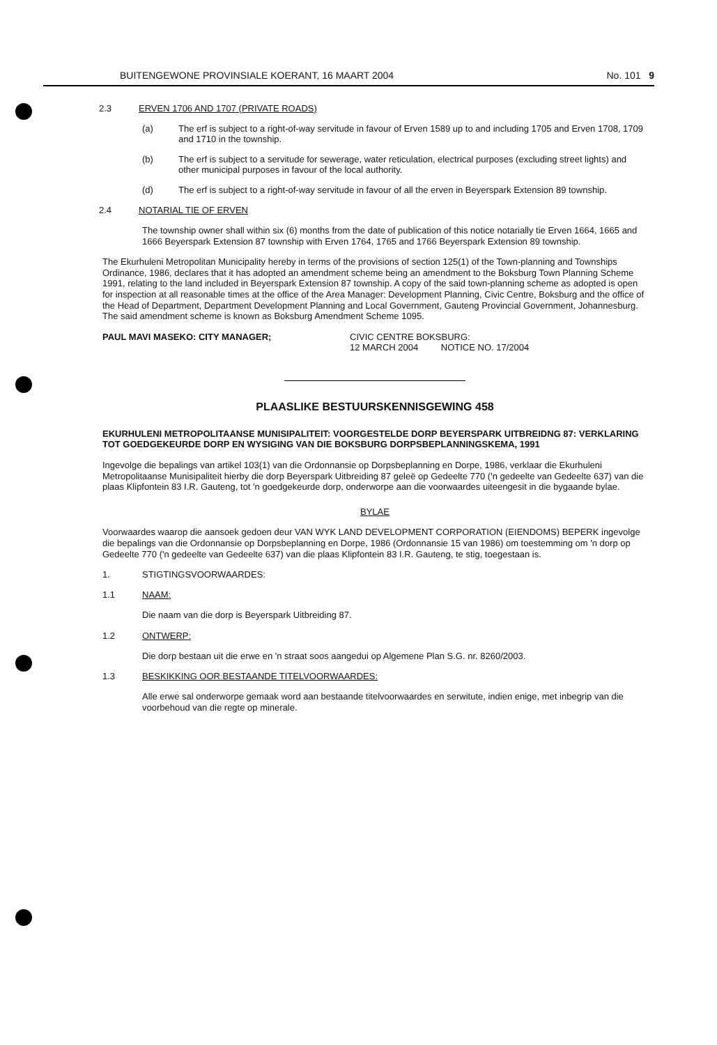BUITENGEWONE PROVINSIALE KOERANT, 16 MAART 2004 No. 101 9
2.3 ERVEN 1706 AND 1707 (PRIVATE ROADS)
(a) The erf is subject to a right-of-way servitude in favour of Erven 1589 up to and including 1705 and Erven 1708, 1709 and 1710 in the township.
(b) The erf is subject to a servitude for sewerage, water reticulation, electrical purposes (excluding street lights) and other municipal purposes in favour of the local authority.
(d) The erf is subject to a right-of-way servitude in favour of all the erven in Beyerspark Extension 89 township.
2.4 NOTARIAL TIE OF ERVEN
The township owner shall within six (6) months from the date of publication of this notice notarially tie Erven 1664, 1665 and 1666 Beyerspark Extension 87 township with Erven 1764, 1765 and 1766 Beyerspark Extension 89 township.
The Ekurhuleni Metropolitan Municipality hereby in terms of the provisions of section 125(1) of the Town-planning and Townships Ordinance, 1986, declares that it has adopted an amendment scheme being an amendment to the Boksburg Town Planning Scheme 1991, relating to the land included in Beyerspark Extension 87 township. A copy of the said town-planning scheme as adopted is open for inspection at all reasonable times at the office of the Area Manager: Development Planning, Civic Centre, Boksburg and the office of the Head of Department, Department Development Planning and Local Government, Gauteng Provincial Government, Johannesburg. The said amendment scheme is known as Boksburg Amendment Scheme 1095.
PAUL MAVI MASEKO: CITY MANAGER; CIVIC CENTRE BOKSBURG:
12 MARCH 2004 NOTICE NO. 17/2004
PLAASLIKE BESTUURSKENNISGEWING 458
EKURHULENI METROPOLITAANSE MUNISIPALITEIT: VOORGESTELDE DORP BEYERSPARK UITBREIDNG 87: VERKLARING TOT GOEDGEKEURDE DORP EN WYSIGING VAN DIE BOKSBURG DORPSBEPLANNINGSKEMA, 1991
Ingevolge die bepalings van artikel 103(1) van die Ordonnansie op Dorpsbeplanning en Dorpe, 1986, verklaar die Ekurhuleni Metropolitaanse Munisipaliteit hierby die dorp Beyerspark Uitbreiding 87 geleë op Gedeelte 770 ('n gedeelte van Gedeelte 637) van die plaas Klipfontein 83 I.R. Gauteng, tot 'n goedgekeurde dorp, onderworpe aan die voorwaardes uiteengesit in die bygaande bylae.
BYLAE
Voorwaardes waarop die aansoek gedoen deur VAN WYK LAND DEVELOPMENT CORPORATION (EIENDOMS) BEPERK ingevolge die bepalings van die Ordonnansie op Dorpsbeplanning en Dorpe, 1986 (Ordonnansie 15 van 1986) om toestemming om 'n dorp op Gedeelte 770 ('n gedeelte van Gedeelte 637) van die plaas Klipfontein 83 I.R. Gauteng, te stig, toegestaan is.
1. STIGTINGSVOORWAARDES:
1.1 NAAM:
Die naam van die dorp is Beyerspark Uitbreiding 87.
1.2 ONTWERP:
Die dorp bestaan uit die erwe en 'n straat soos aangedui op Algemene Plan S.G. nr. 8260/2003.
1.3 BESKIKKING OOR BESTAANDE TITELVOORWAARDES:
Alle erwe sal onderworpe gemaak word aan bestaande titelvoorwaardes en serwitute, indien enige, met inbegrip van die voorbehoud van die regte op minerale.